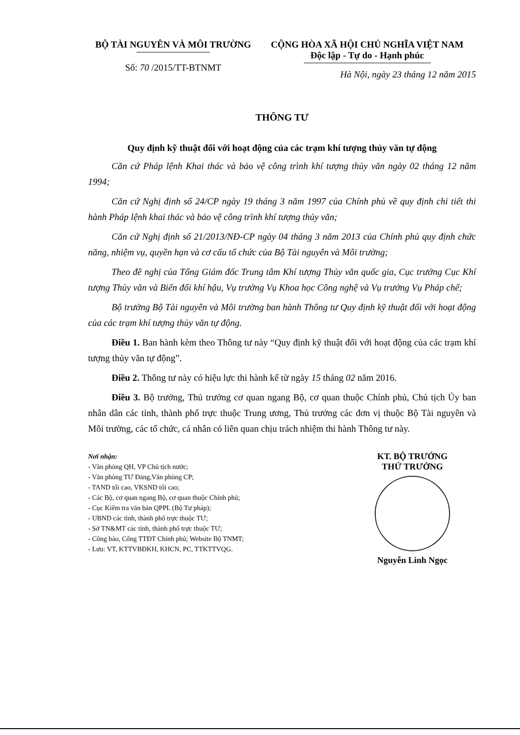BỘ TÀI NGUYÊN VÀ MÔI TRƯỜNG
Số: 70 /2015/TT-BTNMT
CỘNG HÒA XÃ HỘI CHỦ NGHĨA VIỆT NAM
Độc lập - Tự do - Hạnh phúc
Hà Nội, ngày 23 tháng 12 năm 2015
THÔNG TƯ
Quy định kỹ thuật đối với hoạt động của các trạm khí tượng thủy văn tự động
Căn cứ Pháp lệnh Khai thác và bảo vệ công trình khí tượng thủy văn ngày 02 tháng 12 năm 1994;
Căn cứ Nghị định số 24/CP ngày 19 tháng 3 năm 1997 của Chính phủ về quy định chi tiết thi hành Pháp lệnh khai thác và bảo vệ công trình khí tượng thủy văn;
Căn cứ Nghị định số 21/2013/NĐ-CP ngày 04 tháng 3 năm 2013 của Chính phủ quy định chức năng, nhiệm vụ, quyền hạn và cơ cấu tổ chức của Bộ Tài nguyên và Môi trường;
Theo đề nghị của Tổng Giám đốc Trung tâm Khí tượng Thủy văn quốc gia, Cục trưởng Cục Khí tượng Thủy văn và Biến đổi khí hậu, Vụ trưởng Vụ Khoa học Công nghệ và Vụ trưởng Vụ Pháp chế;
Bộ trưởng Bộ Tài nguyên và Môi trường ban hành Thông tư Quy định kỹ thuật đối với hoạt động của các trạm khí tượng thủy văn tự động.
Điều 1. Ban hành kèm theo Thông tư này “Quy định kỹ thuật đối với hoạt động của các trạm khí tượng thủy văn tự động”.
Điều 2. Thông tư này có hiệu lực thi hành kể từ ngày 15 tháng 02 năm 2016.
Điều 3. Bộ trưởng, Thủ trưởng cơ quan ngang Bộ, cơ quan thuộc Chính phủ, Chủ tịch Ủy ban nhân dân các tỉnh, thành phố trực thuộc Trung ương, Thủ trưởng các đơn vị thuộc Bộ Tài nguyên và Môi trường, các tổ chức, cá nhân có liên quan chịu trách nhiệm thi hành Thông tư này.
Nơi nhận:
- Văn phòng QH, VP Chủ tịch nước;
- Văn phòng TƯ Đảng,Văn phòng CP;
- TAND tối cao, VKSND tối cao;
- Các Bộ, cơ quan ngang Bộ, cơ quan thuộc Chính phủ;
- Cục Kiểm tra văn bản QPPL (Bộ Tư pháp);
- UBND các tỉnh, thành phố trực thuộc TƯ;
- Sở TN&MT các tỉnh, thành phố trực thuộc TƯ;
- Công báo, Cổng TTĐT Chính phủ; Website Bộ TNMT;
- Lưu: VT, KTTVBĐKH, KHCN, PC, TTKTTVQG.
KT. BỘ TRƯỞNG
THỨ TRƯỞNG
Nguyễn Linh Ngọc